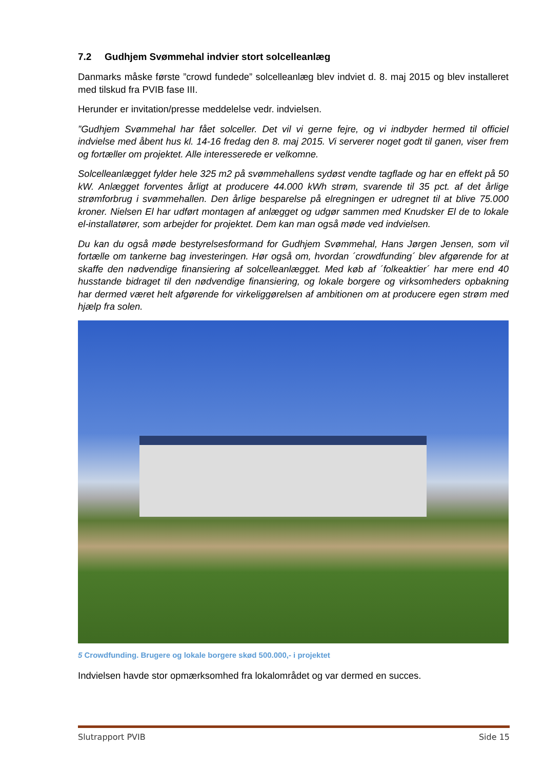7.2 Gudhjem Svømmehal indvier stort solcelleanlæg
Danmarks måske første ”crowd fundede” solcelleanlæg blev indviet d. 8. maj 2015 og blev installeret med tilskud fra PVIB fase III.
Herunder er invitation/presse meddelelse vedr. indvielsen.
”Gudhjem Svømmehal har fået solceller. Det vil vi gerne fejre, og vi indbyder hermed til officiel indvielse med åbent hus kl. 14-16 fredag den 8. maj 2015. Vi serverer noget godt til ganen, viser frem og fortæller om projektet. Alle interesserede er velkomne.
Solcelleanlægget fylder hele 325 m2 på svømmehallens sydøst vendte tagflade og har en effekt på 50 kW. Anlægget forventes årligt at producere 44.000 kWh strøm, svarende til 35 pct. af det årlige strømforbrug i svømmehallen. Den årlige besparelse på elregningen er udregnet til at blive 75.000 kroner. Nielsen El har udført montagen af anlægget og udgør sammen med Knudsker El de to lokale el-installatører, som arbejder for projektet. Dem kan man også møde ved indvielsen.
Du kan du også møde bestyrelsesformand for Gudhjem Svømmehal, Hans Jørgen Jensen, som vil fortælle om tankerne bag investeringen. Hør også om, hvordan ´crowdfunding´ blev afgørende for at skaffe den nødvendige finansiering af solcelleanlægget. Med køb af ´folkeaktier´ har mere end 40 husstande bidraget til den nødvendige finansiering, og lokale borgere og virksomheders opbakning har dermed været helt afgørende for virkeliggørelsen af ambitionen om at producere egen strøm med hjælp fra solen.
5 Crowdfunding. Brugere og lokale borgere skød 500.000,- i projektet
Indvielsen havde stor opmærksomhed fra lokalområdet og var dermed en succes.
Slutrapport PVIB Side 15